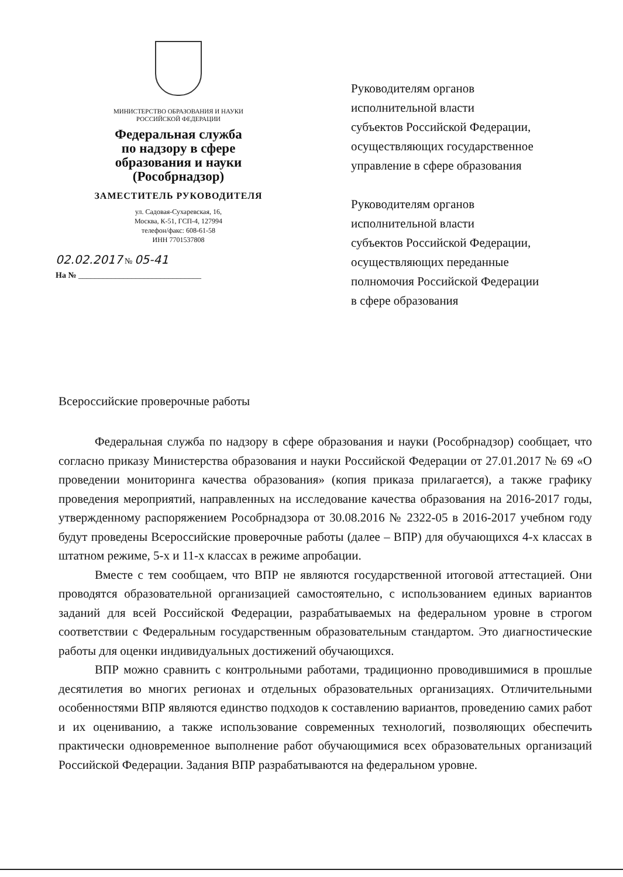МИНИСТЕРСТВО ОБРАЗОВАНИЯ И НАУКИ
РОССИЙСКОЙ ФЕДЕРАЦИИ
Федеральная служба
по надзору в сфере
образования и науки
(Рособрнадзор)
ЗАМЕСТИТЕЛЬ РУКОВОДИТЕЛЯ
ул. Садовая-Сухаревская, 16,
Москва, К-51, ГСП-4, 127994
телефон/факс: 608-61-58
ИНН 7701537808
02.02.2017 № 05-41
На № ______________________________
Руководителям органов
исполнительной власти
субъектов Российской Федерации,
осуществляющих государственное
управление в сфере образования
Руководителям органов
исполнительной власти
субъектов Российской Федерации,
осуществляющих переданные
полномочия Российской Федерации
в сфере образования
Всероссийские проверочные работы
Федеральная служба по надзору в сфере образования и науки (Рособрнадзор) сообщает, что согласно приказу Министерства образования и науки Российской Федерации от 27.01.2017 № 69 «О проведении мониторинга качества образования» (копия приказа прилагается), а также графику проведения мероприятий, направленных на исследование качества образования на 2016-2017 годы, утвержденному распоряжением Рособрнадзора от 30.08.2016 № 2322-05 в 2016-2017 учебном году будут проведены Всероссийские проверочные работы (далее – ВПР) для обучающихся 4-х классах в штатном режиме, 5-х и 11-х классах в режиме апробации.
Вместе с тем сообщаем, что ВПР не являются государственной итоговой аттестацией. Они проводятся образовательной организацией самостоятельно, с использованием единых вариантов заданий для всей Российской Федерации, разрабатываемых на федеральном уровне в строгом соответствии с Федеральным государственным образовательным стандартом. Это диагностические работы для оценки индивидуальных достижений обучающихся.
ВПР можно сравнить с контрольными работами, традиционно проводившимися в прошлые десятилетия во многих регионах и отдельных образовательных организациях. Отличительными особенностями ВПР являются единство подходов к составлению вариантов, проведению самих работ и их оцениванию, а также использование современных технологий, позволяющих обеспечить практически одновременное выполнение работ обучающимися всех образовательных организаций Российской Федерации. Задания ВПР разрабатываются на федеральном уровне.